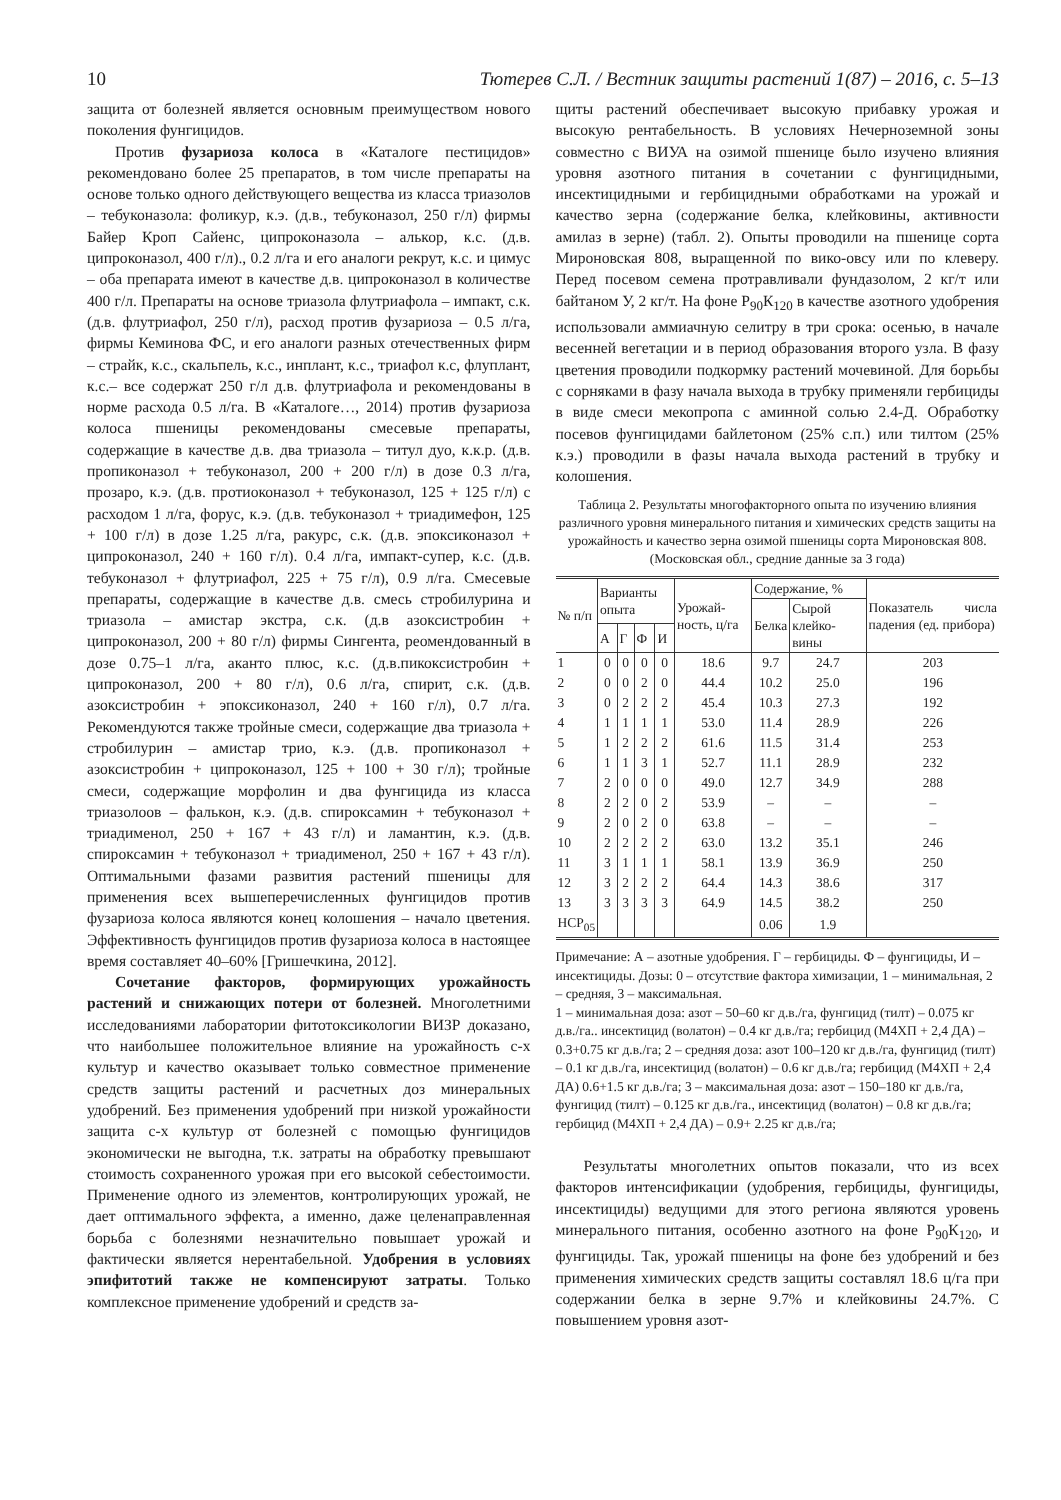10 Тютерев С.Л. / Вестник защиты растений 1(87) – 2016, с. 5–13
защита от болезней является основным преимуществом нового поколения фунгицидов.
Против фузариоза колоса в «Каталоге пестицидов» рекомендовано более 25 препаратов, в том числе препараты на основе только одного действующего вещества из класса триазолов – тебуконазола: фоликур, к.э. (д.в., тебуконазол, 250 г/л) фирмы Байер Кроп Сайенс, ципроконазола – алькор, к.с. (д.в. ципроконазол, 400 г/л)., 0.2 л/га и его аналоги рекрут, к.с. и цимус – оба препарата имеют в качестве д.в. ципроконазол в количестве 400 г/л. Препараты на основе триазола флутриафола – импакт, с.к. (д.в. флутриафол, 250 г/л), расход против фузариоза – 0.5 л/га, фирмы Кеминова ФС, и его аналоги разных отечественных фирм – страйк, к.с., скальпель, к.с., инплант, к.с., триафол к.с, флуплант, к.с.– все содержат 250 г/л д.в. флутриафола и рекомендованы в норме расхода 0.5 л/га. В «Каталоге…, 2014) против фузариоза колоса пшеницы рекомендованы смесевые препараты, содержащие в качестве д.в. два триазола – титул дуо, к.к.р. (д.в. пропиконазол + тебуконазол, 200 + 200 г/л) в дозе 0.3 л/га, прозаро, к.э. (д.в. протиоконазол + тебуконазол, 125 + 125 г/л) с расходом 1 л/га, форус, к.э. (д.в. тебуконазол + триадимефон, 125 + 100 г/л) в дозе 1.25 л/га, ракурс, с.к. (д.в. эпоксиконазол + ципроконазол, 240 + 160 г/л). 0.4 л/га, импакт-супер, к.с. (д.в. тебуконазол + флутриафол, 225 + 75 г/л), 0.9 л/га. Смесевые препараты, содержащие в качестве д.в. смесь стробилурина и триазола – амистар экстра, с.к. (д.в азоксистробин + ципроконазол, 200 + 80 г/л) фирмы Сингента, реомендованный в дозе 0.75–1 л/га, аканто плюс, к.с. (д.в.пикоксистробин + ципроконазол, 200 + 80 г/л), 0.6 л/га, спирит, с.к. (д.в. азоксистробин + эпоксиконазол, 240 + 160 г/л), 0.7 л/га. Рекомендуются также тройные смеси, содержащие два триазола + стробилурин – амистар трио, к.э. (д.в. пропиконазол + азоксистробин + ципроконазол, 125 + 100 + 30 г/л); тройные смеси, содержащие морфолин и два фунгицида из класса триазолоов – фалькон, к.э. (д.в. спироксамин + тебуконазол + триадименол, 250 + 167 + 43 г/л) и ламантин, к.э. (д.в. спироксамин + тебуконазол + триадименол, 250 + 167 + 43 г/л). Оптимальными фазами развития растений пшеницы для применения всех вышеперечисленных фунгицидов против фузариоза колоса являются конец колошения – начало цветения. Эффективность фунгицидов против фузариоза колоса в настоящее время составляет 40–60% [Гришечкина, 2012].
Сочетание факторов, формирующих урожайность растений и снижающих потери от болезней. Многолетними исследованиями лаборатории фитотоксикологии ВИЗР доказано, что наибольшее положительное влияние на урожайность с-х культур и качество оказывает только совместное применение средств защиты растений и расчетных доз минеральных удобрений. Без применения удобрений при низкой урожайности защита с-х культур от болезней с помощью фунгицидов экономически не выгодна, т.к. затраты на обработку превышают стоимость сохраненного урожая при его высокой себестоимости. Применение одного из элементов, контролирующих урожай, не дает оптимального эффекта, а именно, даже целенаправленная борьба с болезнями незначительно повышает урожай и фактически является нерентабельной. Удобрения в условиях эпифитотий также не компенсируют затраты. Только комплексное применение удобрений и средств за-
щиты растений обеспечивает высокую прибавку урожая и высокую рентабельность. В условиях Нечерноземной зоны совместно с ВИУА на озимой пшенице было изучено влияния уровня азотного питания в сочетании с фунгицидными, инсектицидными и гербицидными обработками на урожай и качество зерна (содержание белка, клейковины, активности амилаз в зерне) (табл. 2). Опыты проводили на пшенице сорта Мироновская 808, выращенной по вико-овсу или по клеверу. Перед посевом семена протравливали фундазолом, 2 кг/т или байтаном У, 2 кг/т. На фоне Р<sub>90</sub>К<sub>120</sub> в качестве азотного удобрения использовали аммиачную селитру в три срока: осенью, в начале весенней вегетации и в период образования второго узла. В фазу цветения проводили подкормку растений мочевиной. Для борьбы с сорняками в фазу начала выхода в трубку применяли гербициды в виде смеси мекопропа с аминной солью 2.4-Д. Обработку посевов фунгицидами байлетоном (25% с.п.) или тилтом (25% к.э.) проводили в фазы начала выхода растений в трубку и колошения.
Таблица 2. Результаты многофакторного опыта по изучению влияния различного уровня минерального питания и химических средств защиты на урожайность и качество зерна озимой пшеницы сорта Мироновская 808.
(Московская обл., средние данные за 3 года)
| № п/п | Варианты опыта | | | | Урожай-ность, ц/га | Содержание, % | | Показатель числа падения (ед. прибора) |
| --- | --- | --- | --- | --- | --- | --- | --- | --- |
| | | | | | | Белка | Сырой клейко-вины | |
| | А | Г | Ф | И | | | | |
| 1 | 0 | 0 | 0 | 0 | 18.6 | 9.7 | 24.7 | 203 |
| 2 | 0 | 0 | 2 | 0 | 44.4 | 10.2 | 25.0 | 196 |
| 3 | 0 | 2 | 2 | 2 | 45.4 | 10.3 | 27.3 | 192 |
| 4 | 1 | 1 | 1 | 1 | 53.0 | 11.4 | 28.9 | 226 |
| 5 | 1 | 2 | 2 | 2 | 61.6 | 11.5 | 31.4 | 253 |
| 6 | 1 | 1 | 3 | 1 | 52.7 | 11.1 | 28.9 | 232 |
| 7 | 2 | 0 | 0 | 0 | 49.0 | 12.7 | 34.9 | 288 |
| 8 | 2 | 2 | 0 | 2 | 53.9 | – | – | – |
| 9 | 2 | 0 | 2 | 0 | 63.8 | – | – | – |
| 10 | 2 | 2 | 2 | 2 | 63.0 | 13.2 | 35.1 | 246 |
| 11 | 3 | 1 | 1 | 1 | 58.1 | 13.9 | 36.9 | 250 |
| 12 | 3 | 2 | 2 | 2 | 64.4 | 14.3 | 38.6 | 317 |
| 13 | 3 | 3 | 3 | 3 | 64.9 | 14.5 | 38.2 | 250 |
| НСР<sub>05</sub> | | | | | | 0.06 | 1.9 | |
Примечание: А – азотные удобрения. Г – гербициды. Ф – фунгициды, И – инсектициды. Дозы: 0 – отсутствие фактора химизации, 1 – минимальная, 2 – средняя, 3 – максимальная.
1 – минимальная доза: азот – 50–60 кг д.в./га, фунгицид (тилт) – 0.075 кг д.в./га.. инсектицид (волатон) – 0.4 кг д.в./га; гербицид (М4ХП + 2,4 ДА) – 0.3+0.75 кг д.в./га; 2 – средняя доза: азот 100–120 кг д.в./га, фунгицид (тилт) – 0.1 кг д.в./га, инсектицид (волатон) – 0.6 кг д.в./га; гербицид (М4ХП + 2,4 ДА) 0.6+1.5 кг д.в./га; 3 – максимальная доза: азот – 150–180 кг д.в./га, фунгицид (тилт) – 0.125 кг д.в./га., инсектицид (волатон) – 0.8 кг д.в./га; гербицид (М4ХП + 2,4 ДА) – 0.9+ 2.25 кг д.в./га;
Результаты многолетних опытов показали, что из всех факторов интенсификации (удобрения, гербициды, фунгициды, инсектициды) ведущими для этого региона являются уровень минерального питания, особенно азотного на фоне Р<sub>90</sub>К<sub>120</sub>, и фунгициды. Так, урожай пшеницы на фоне без удобрений и без применения химических средств защиты составлял 18.6 ц/га при содержании белка в зерне 9.7% и клейковины 24.7%. С повышением уровня азот-